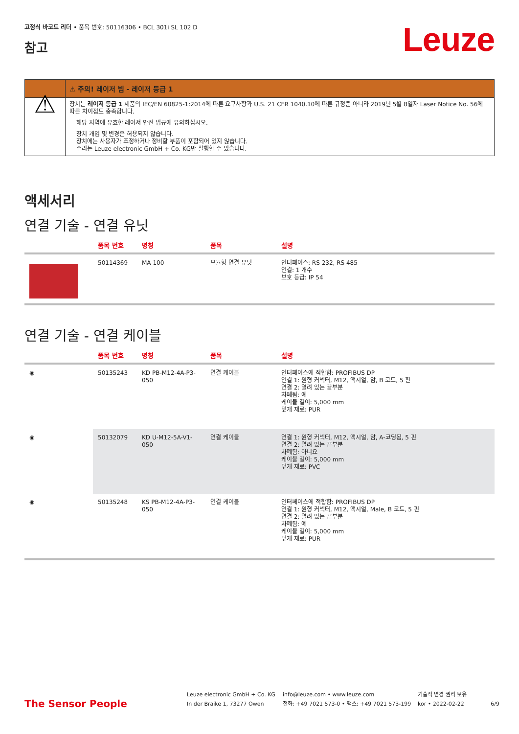고정식 바코드 리더 • 품목 번호: 50116306 • BCL 301i SL 102 D
참고
Leuze
| | ⚠ 주의! 레이저 빔 - 레이저 등급 1 |
| --- | --- |
| ⚠ | 장치는 레이저 등급 1 제품의 IEC/EN 60825-1:2014에 따른 요구사항과 U.S. 21 CFR 1040.10에 따른 규정뿐 아니라 2019년 5월 8일자 Laser Notice No. 56에 따른 차이점도 충족합니다. 해당 지역에 유효한 레이저 안전 법규에 유의하십시오. 장치 개입 및 변경은 허용되지 않습니다. 장치에는 사용자가 조정하거나 정비할 부품이 포함되어 있지 않습니다. 수리는 Leuze electronic GmbH + Co. KG만 실행할 수 있습니다. |
액세서리
연결 기술 - 연결 유닛
| | 품목 번호 | 명칭 | 품목 | 설명 |
| --- | --- | --- | --- | --- |
| | 50114369 | MA 100 | 모듈형 연결 유닛 | 인터페이스: RS 232, RS 485 연결: 1 개수 보호 등급: IP 54 |
연결 기술 - 연결 케이블
| | 품목 번호 | 명칭 | 품목 | 설명 |
| --- | --- | --- | --- | --- |
| ◉ | 50135243 | KD PB-M12-4A-P3-050 | 연결 케이블 | 인터페이스에 적합함: PROFIBUS DP 연결 1: 원형 커넥터, M12, 액시얼, 암, B 코드, 5 핀 연결 2: 열려 있는 끝부분 차폐됨: 예 케이블 길이: 5,000 mm 덮개 재료: PUR |
| ◉ | 50132079 | KD U-M12-5A-V1-050 | 연결 케이블 | 연결 1: 원형 커넥터, M12, 액시얼, 암, A-코딩됨, 5 핀 연결 2: 열려 있는 끝부분 차폐됨: 아니요 케이블 길이: 5,000 mm 덮개 재료: PVC |
| ◉ | 50135248 | KS PB-M12-4A-P3-050 | 연결 케이블 | 인터페이스에 적합함: PROFIBUS DP 연결 1: 원형 커넥터, M12, 액시얼, Male, B 코드, 5 핀 연결 2: 열려 있는 끝부분 차폐됨: 예 케이블 길이: 5,000 mm 덮개 재료: PUR |
The Sensor People
Leuze electronic GmbH + Co. KG
In der Braike 1, 73277 Owen
info@leuze.com • www.leuze.com
전화: +49 7021 573-0 • 팩스: +49 7021 573-199
기술적 변경 권리 보유
kor • 2022-02-22
6/9